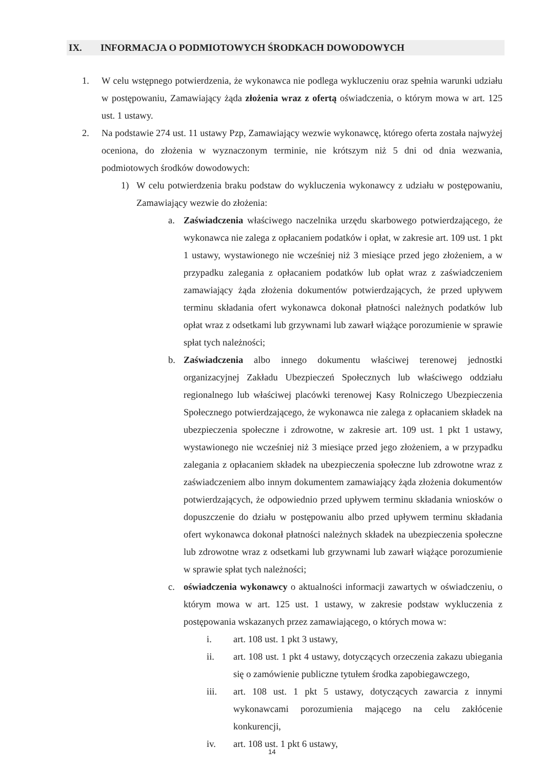IX. INFORMACJA O PODMIOTOWYCH ŚRODKACH DOWODOWYCH
1. W celu wstępnego potwierdzenia, że wykonawca nie podlega wykluczeniu oraz spełnia warunki udziału w postępowaniu, Zamawiający żąda złożenia wraz z ofertą oświadczenia, o którym mowa w art. 125 ust. 1 ustawy.
2. Na podstawie 274 ust. 11 ustawy Pzp, Zamawiający wezwie wykonawcę, którego oferta została najwyżej oceniona, do złożenia w wyznaczonym terminie, nie krótszym niż 5 dni od dnia wezwania, podmiotowych środków dowodowych:
1) W celu potwierdzenia braku podstaw do wykluczenia wykonawcy z udziału w postępowaniu, Zamawiający wezwie do złożenia:
a. Zaświadczenia właściwego naczelnika urzędu skarbowego potwierdzającego, że wykonawca nie zalega z opłacaniem podatków i opłat, w zakresie art. 109 ust. 1 pkt 1 ustawy, wystawionego nie wcześniej niż 3 miesiące przed jego złożeniem, a w przypadku zalegania z opłacaniem podatków lub opłat wraz z zaświadczeniem zamawiający żąda złożenia dokumentów potwierdzających, że przed upływem terminu składania ofert wykonawca dokonał płatności należnych podatków lub opłat wraz z odsetkami lub grzywnami lub zawarł wiążące porozumienie w sprawie spłat tych należności;
b. Zaświadczenia albo innego dokumentu właściwej terenowej jednostki organizacyjnej Zakładu Ubezpieczeń Społecznych lub właściwego oddziału regionalnego lub właściwej placówki terenowej Kasy Rolniczego Ubezpieczenia Społecznego potwierdzającego, że wykonawca nie zalega z opłacaniem składek na ubezpieczenia społeczne i zdrowotne, w zakresie art. 109 ust. 1 pkt 1 ustawy, wystawionego nie wcześniej niż 3 miesiące przed jego złożeniem, a w przypadku zalegania z opłacaniem składek na ubezpieczenia społeczne lub zdrowotne wraz z zaświadczeniem albo innym dokumentem zamawiający żąda złożenia dokumentów potwierdzających, że odpowiednio przed upływem terminu składania wniosków o dopuszczenie do działu w postępowaniu albo przed upływem terminu składania ofert wykonawca dokonał płatności należnych składek na ubezpieczenia społeczne lub zdrowotne wraz z odsetkami lub grzywnami lub zawarł wiążące porozumienie w sprawie spłat tych należności;
c. oświadczenia wykonawcy o aktualności informacji zawartych w oświadczeniu, o którym mowa w art. 125 ust. 1 ustawy, w zakresie podstaw wykluczenia z postępowania wskazanych przez zamawiającego, o których mowa w:
i. art. 108 ust. 1 pkt 3 ustawy,
ii. art. 108 ust. 1 pkt 4 ustawy, dotyczących orzeczenia zakazu ubiegania się o zamówienie publiczne tytułem środka zapobiegawczego,
iii. art. 108 ust. 1 pkt 5 ustawy, dotyczących zawarcia z innymi wykonawcami porozumienia mającego na celu zakłócenie konkurencji,
iv. art. 108 ust. 1 pkt 6 ustawy,
14